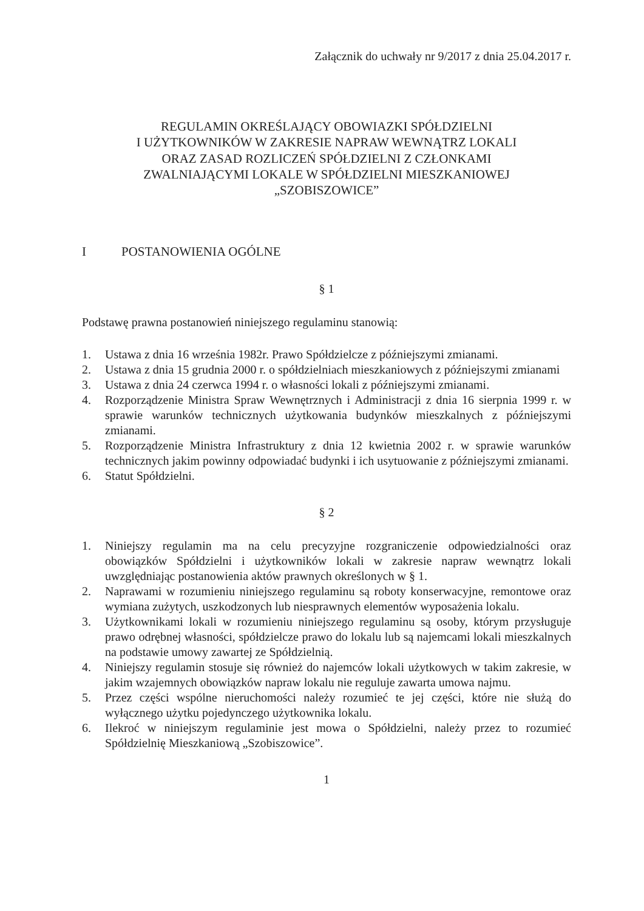Załącznik do uchwały nr 9/2017 z dnia 25.04.2017 r.
REGULAMIN OKREŚLAJĄCY OBOWIAZKI SPÓŁDZIELNI
I UŻYTKOWNIKÓW W ZAKRESIE NAPRAW WEWNĄTRZ LOKALI
ORAZ ZASAD ROZLICZEŃ SPÓŁDZIELNI Z CZŁONKAMI
ZWALNIAJĄCYMI LOKALE W SPÓŁDZIELNI MIESZKANIOWEJ
„SZOBISZOWICE”
I POSTANOWIENIA OGÓLNE
§ 1
Podstawę prawna postanowień niniejszego regulaminu stanowią:
1. Ustawa z dnia 16 września 1982r. Prawo Spółdzielcze z późniejszymi zmianami.
2. Ustawa z dnia 15 grudnia 2000 r. o spółdzielniach mieszkaniowych z późniejszymi zmianami
3. Ustawa z dnia 24 czerwca 1994 r. o własności lokali z późniejszymi zmianami.
4. Rozporządzenie Ministra Spraw Wewnętrznych i Administracji z dnia 16 sierpnia 1999 r. w sprawie warunków technicznych użytkowania budynków mieszkalnych z późniejszymi zmianami.
5. Rozporządzenie Ministra Infrastruktury z dnia 12 kwietnia 2002 r. w sprawie warunków technicznych jakim powinny odpowiadać budynki i ich usytuowanie z późniejszymi zmianami.
6. Statut Spółdzielni.
§ 2
1. Niniejszy regulamin ma na celu precyzyjne rozgraniczenie odpowiedzialności oraz obowiązków Spółdzielni i użytkowników lokali w zakresie napraw wewnątrz lokali uwzględniając postanowienia aktów prawnych określonych w § 1.
2. Naprawami w rozumieniu niniejszego regulaminu są roboty konserwacyjne, remontowe oraz wymiana zużytych, uszkodzonych lub niesprawnych elementów wyposażenia lokalu.
3. Użytkownikami lokali w rozumieniu niniejszego regulaminu są osoby, którym przysługuje prawo odrębnej własności, spółdzielcze prawo do lokalu lub są najemcami lokali mieszkalnych na podstawie umowy zawartej ze Spółdzielnią.
4. Niniejszy regulamin stosuje się również do najemców lokali użytkowych w takim zakresie, w jakim wzajemnych obowiązków napraw lokalu nie reguluje zawarta umowa najmu.
5. Przez części wspólne nieruchomości należy rozumieć te jej części, które nie służą do wyłącznego użytku pojedynczego użytkownika lokalu.
6. Ilekroć w niniejszym regulaminie jest mowa o Spółdzielni, należy przez to rozumieć Spółdzielnię Mieszkaniową „Szobiszowice”.
1